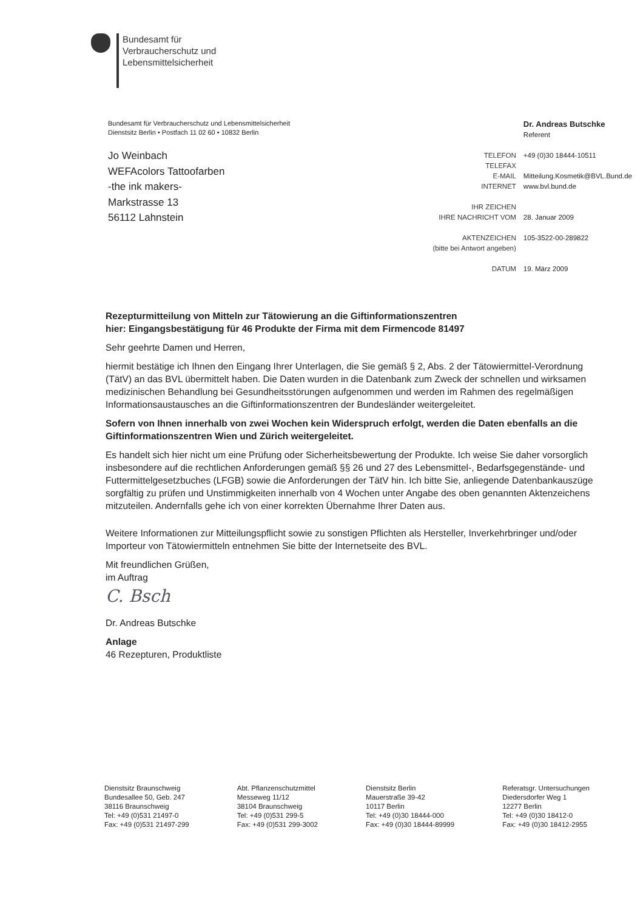Bundesamt für
Verbraucherschutz und
Lebensmittelsicherheit
Bundesamt für Verbraucherschutz und Lebensmittelsicherheit
Dienstsitz Berlin • Postfach 11 02 60 • 10832 Berlin
Jo Weinbach
WEFAcolors Tattoofarben
-the ink makers-
Markstrasse 13
56112 Lahnstein
| | Dr. Andreas Butschke Referent |
| TELEFON TELEFAX | +49 (0)30 18444-10511 |
| E-MAIL INTERNET | Mitteilung.Kosmetik@BVL.Bund.de www.bvl.bund.de |
| IHR ZEICHEN IHRE NACHRICHT VOM | 28. Januar 2009 |
| AKTENZEICHEN (bitte bei Antwort angeben) | 105-3522-00-289822 |
| DATUM | 19. März 2009 |
Rezepturmitteilung von Mitteln zur Tätowierung an die Giftinformationszentren
hier: Eingangsbestätigung für 46 Produkte der Firma mit dem Firmencode 81497
Sehr geehrte Damen und Herren,
hiermit bestätige ich Ihnen den Eingang Ihrer Unterlagen, die Sie gemäß § 2, Abs. 2 der Tätowiermittel-Verordnung (TätV) an das BVL übermittelt haben. Die Daten wurden in die Datenbank zum Zweck der schnellen und wirksamen medizinischen Behandlung bei Gesundheitsstörungen aufgenommen und werden im Rahmen des regelmäßigen Informationsaustausches an die Giftinformationszentren der Bundesländer weitergeleitet.
Sofern von Ihnen innerhalb von zwei Wochen kein Widerspruch erfolgt, werden die Daten ebenfalls an die Giftinformationszentren Wien und Zürich weitergeleitet.
Es handelt sich hier nicht um eine Prüfung oder Sicherheitsbewertung der Produkte. Ich weise Sie daher vorsorglich insbesondere auf die rechtlichen Anforderungen gemäß §§ 26 und 27 des Lebensmittel-, Bedarfsgegenstände- und Futtermittelgesetzbuches (LFGB) sowie die Anforderungen der TätV hin. Ich bitte Sie, anliegende Datenbankauszüge sorgfältig zu prüfen und Unstimmigkeiten innerhalb von 4 Wochen unter Angabe des oben genannten Aktenzeichens mitzuteilen. Andernfalls gehe ich von einer korrekten Übernahme Ihrer Daten aus.
Weitere Informationen zur Mitteilungspflicht sowie zu sonstigen Pflichten als Hersteller, Inverkehrbringer und/oder Importeur von Tätowiermitteln entnehmen Sie bitte der Internetseite des BVL.
Mit freundlichen Grüßen,
im Auftrag
C. Bsch
Dr. Andreas Butschke
Anlage
46 Rezepturen, Produktliste
Dienstsitz Braunschweig
Bundesallee 50, Geb. 247
38116 Braunschweig
Tel: +49 (0)531 21497-0
Fax: +49 (0)531 21497-299
Abt. Pflanzenschutzmittel
Messeweg 11/12
38104 Braunschweig
Tel: +49 (0)531 299-5
Fax: +49 (0)531 299-3002
Dienstsitz Berlin
Mauerstraße 39-42
10117 Berlin
Tel: +49 (0)30 18444-000
Fax: +49 (0)30 18444-89999
Referatsgr. Untersuchungen
Diedersdorfer Weg 1
12277 Berlin
Tel: +49 (0)30 18412-0
Fax: +49 (0)30 18412-2955